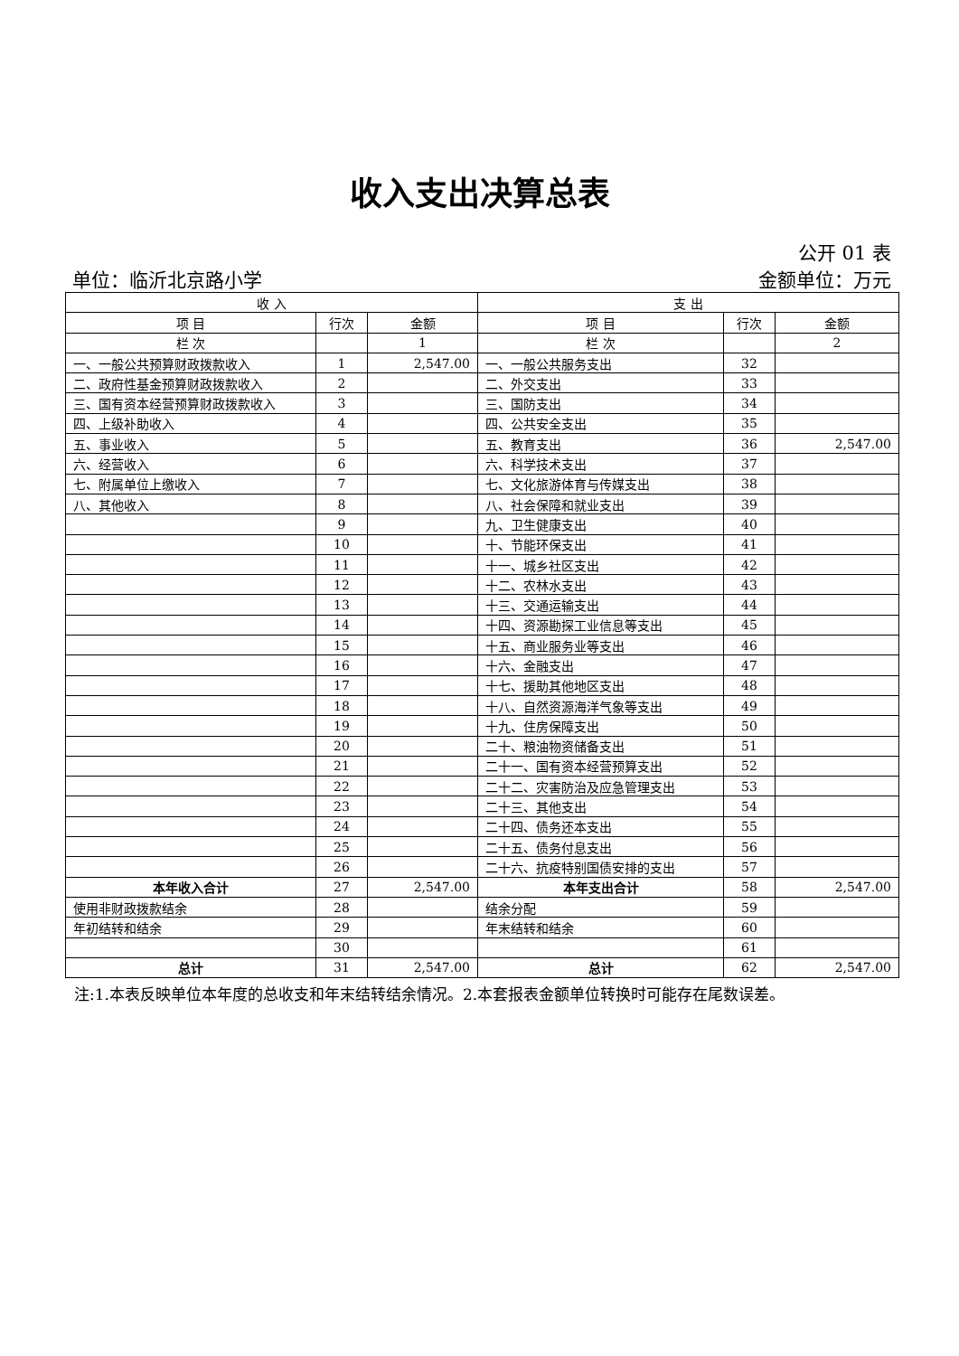收入支出决算总表
公开 01 表
单位：临沂北京路小学 金额单位：万元
| 收 入 | | | 支 出 | | |
| --- | --- | --- | --- | --- | --- |
| 项 目 | 行次 | 金额 | 项 目 | 行次 | 金额 |
| 栏 次 | | 1 | 栏 次 | | 2 |
| 一、一般公共预算财政拨款收入 | 1 | 2,547.00 | 一、一般公共服务支出 | 32 | |
| 二、政府性基金预算财政拨款收入 | 2 | | 二、外交支出 | 33 | |
| 三、国有资本经营预算财政拨款收入 | 3 | | 三、国防支出 | 34 | |
| 四、上级补助收入 | 4 | | 四、公共安全支出 | 35 | |
| 五、事业收入 | 5 | | 五、教育支出 | 36 | 2,547.00 |
| 六、经营收入 | 6 | | 六、科学技术支出 | 37 | |
| 七、附属单位上缴收入 | 7 | | 七、文化旅游体育与传媒支出 | 38 | |
| 八、其他收入 | 8 | | 八、社会保障和就业支出 | 39 | |
| | 9 | | 九、卫生健康支出 | 40 | |
| | 10 | | 十、节能环保支出 | 41 | |
| | 11 | | 十一、城乡社区支出 | 42 | |
| | 12 | | 十二、农林水支出 | 43 | |
| | 13 | | 十三、交通运输支出 | 44 | |
| | 14 | | 十四、资源勘探工业信息等支出 | 45 | |
| | 15 | | 十五、商业服务业等支出 | 46 | |
| | 16 | | 十六、金融支出 | 47 | |
| | 17 | | 十七、援助其他地区支出 | 48 | |
| | 18 | | 十八、自然资源海洋气象等支出 | 49 | |
| | 19 | | 十九、住房保障支出 | 50 | |
| | 20 | | 二十、粮油物资储备支出 | 51 | |
| | 21 | | 二十一、国有资本经营预算支出 | 52 | |
| | 22 | | 二十二、灾害防治及应急管理支出 | 53 | |
| | 23 | | 二十三、其他支出 | 54 | |
| | 24 | | 二十四、债务还本支出 | 55 | |
| | 25 | | 二十五、债务付息支出 | 56 | |
| | 26 | | 二十六、抗疫特别国债安排的支出 | 57 | |
| 本年收入合计 | 27 | 2,547.00 | 本年支出合计 | 58 | 2,547.00 |
| 使用非财政拨款结余 | 28 | | 结余分配 | 59 | |
| 年初结转和结余 | 29 | | 年末结转和结余 | 60 | |
| | 30 | | | 61 | |
| 总计 | 31 | 2,547.00 | 总计 | 62 | 2,547.00 |
注:1.本表反映单位本年度的总收支和年末结转结余情况。2.本套报表金额单位转换时可能存在尾数误差。